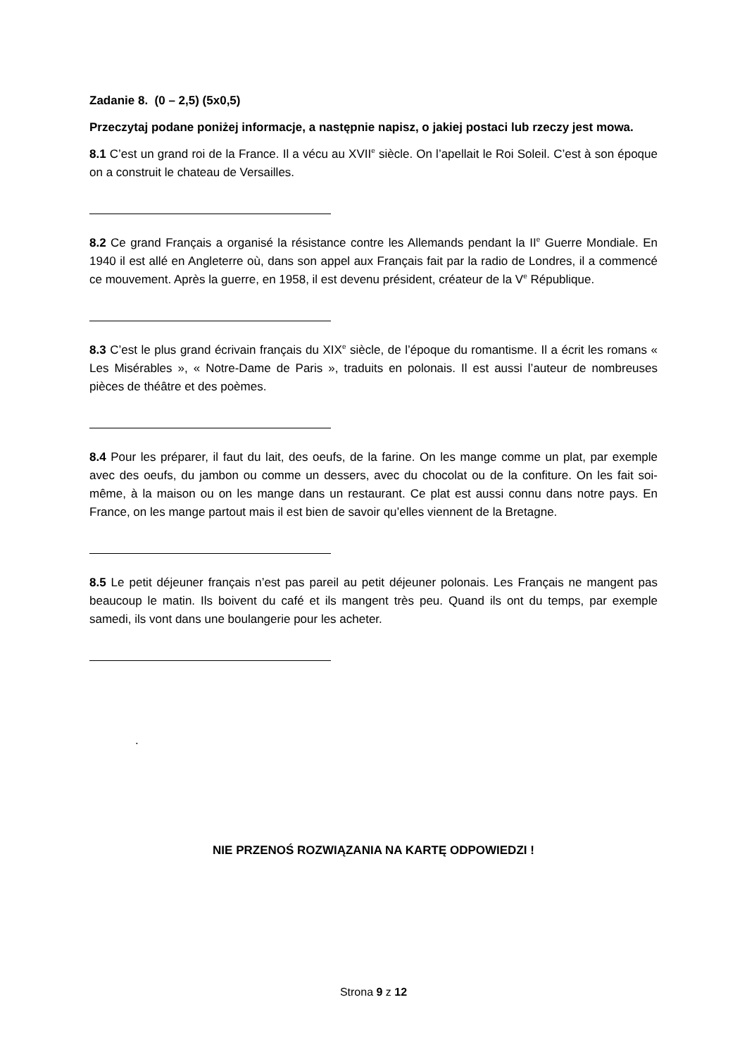Zadanie 8. (0 – 2,5) (5x0,5)
Przeczytaj podane poniżej informacje, a następnie napisz, o jakiej postaci lub rzeczy jest mowa.
8.1 C’est un grand roi de la France. Il a vécu au XVII<sup>e</sup> siècle. On l’apellait le Roi Soleil. C’est à son époque on a construit le chateau de Versailles.
8.2 Ce grand Français a organisé la résistance contre les Allemands pendant la II<sup>e</sup> Guerre Mondiale. En 1940 il est allé en Angleterre où, dans son appel aux Français fait par la radio de Londres, il a commencé ce mouvement. Après la guerre, en 1958, il est devenu président, créateur de la V<sup>e</sup> République.
8.3 C’est le plus grand écrivain français du XIX<sup>e</sup> siècle, de l’époque du romantisme. Il a écrit les romans « Les Misérables », « Notre-Dame de Paris », traduits en polonais. Il est aussi l’auteur de nombreuses pièces de théâtre et des poèmes.
8.4 Pour les préparer, il faut du lait, des oeufs, de la farine. On les mange comme un plat, par exemple avec des oeufs, du jambon ou comme un dessers, avec du chocolat ou de la confiture. On les fait soi-même, à la maison ou on les mange dans un restaurant. Ce plat est aussi connu dans notre pays. En France, on les mange partout mais il est bien de savoir qu’elles viennent de la Bretagne.
8.5 Le petit déjeuner français n’est pas pareil au petit déjeuner polonais. Les Français ne mangent pas beaucoup le matin. Ils boivent du café et ils mangent très peu. Quand ils ont du temps, par exemple samedi, ils vont dans une boulangerie pour les acheter.
.
NIE PRZENOŚ ROZWIĄZANIA NA KARTĘ ODPOWIEDZI !
Strona 9 z 12